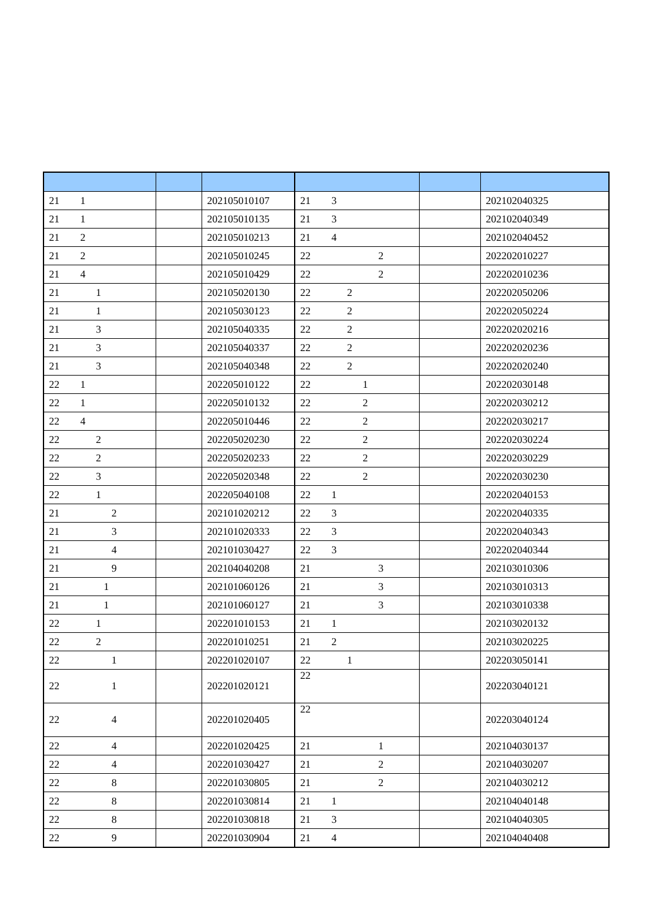| 21 1 | | 202105010107 | 21 3 | | 202102040325 |
| 21 1 | | 202105010135 | 21 3 | | 202102040349 |
| 21 2 | | 202105010213 | 21 4 | | 202102040452 |
| 21 2 | | 202105010245 | 22 2 | | 202202010227 |
| 21 4 | | 202105010429 | 22 2 | | 202202010236 |
| 21 1 | | 202105020130 | 22 2 | | 202202050206 |
| 21 1 | | 202105030123 | 22 2 | | 202202050224 |
| 21 3 | | 202105040335 | 22 2 | | 202202020216 |
| 21 3 | | 202105040337 | 22 2 | | 202202020236 |
| 21 3 | | 202105040348 | 22 2 | | 202202020240 |
| 22 1 | | 202205010122 | 22 1 | | 202202030148 |
| 22 1 | | 202205010132 | 22 2 | | 202202030212 |
| 22 4 | | 202205010446 | 22 2 | | 202202030217 |
| 22 2 | | 202205020230 | 22 2 | | 202202030224 |
| 22 2 | | 202205020233 | 22 2 | | 202202030229 |
| 22 3 | | 202205020348 | 22 2 | | 202202030230 |
| 22 1 | | 202205040108 | 22 1 | | 202202040153 |
| 21 2 | | 202101020212 | 22 3 | | 202202040335 |
| 21 3 | | 202101020333 | 22 3 | | 202202040343 |
| 21 4 | | 202101030427 | 22 3 | | 202202040344 |
| 21 9 | | 202104040208 | 21 3 | | 202103010306 |
| 21 1 | | 202101060126 | 21 3 | | 202103010313 |
| 21 1 | | 202101060127 | 21 3 | | 202103010338 |
| 22 1 | | 202201010153 | 21 1 | | 202103020132 |
| 22 2 | | 202201010251 | 21 2 | | 202103020225 |
| 22 1 | | 202201020107 | 22 1 | | 202203050141 |
| 22 1 | | 202201020121 | 22 | | 202203040121 |
| 22 4 | | 202201020405 | 22 | | 202203040124 |
| 22 4 | | 202201020425 | 21 1 | | 202104030137 |
| 22 4 | | 202201030427 | 21 2 | | 202104030207 |
| 22 8 | | 202201030805 | 21 2 | | 202104030212 |
| 22 8 | | 202201030814 | 21 1 | | 202104040148 |
| 22 8 | | 202201030818 | 21 3 | | 202104040305 |
| 22 9 | | 202201030904 | 21 4 | | 202104040408 |